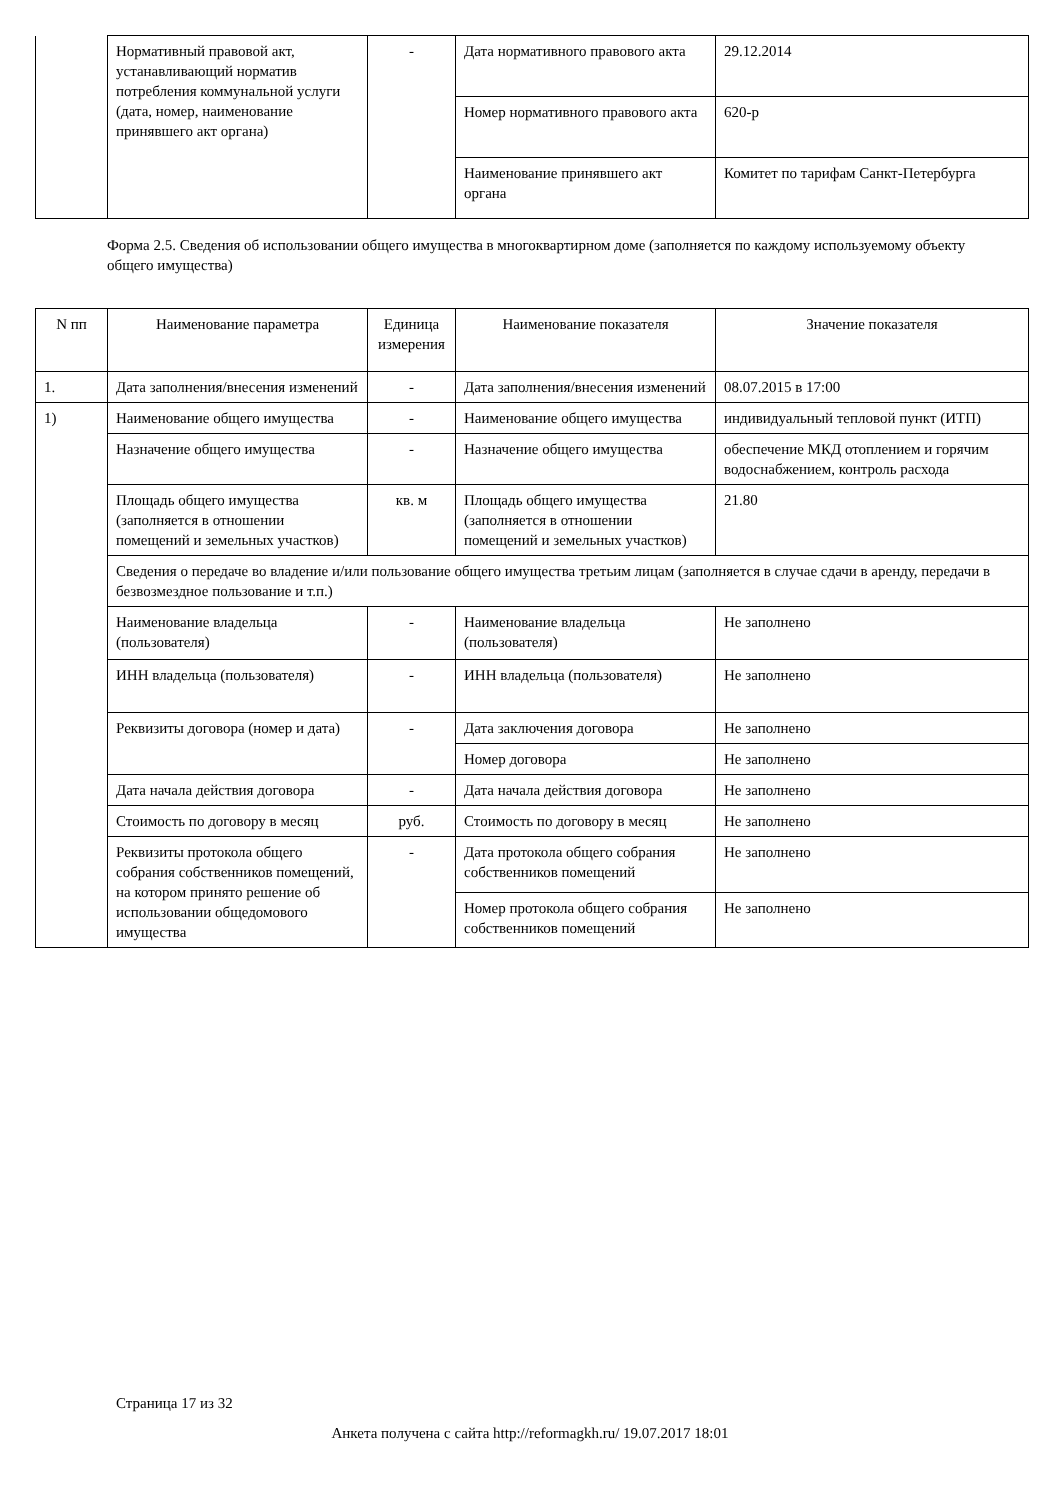| | Нормативный правовой акт, устанавливающий норматив потребления коммунальной услуги (дата, номер, наименование принявшего акт органа) | - | Дата нормативного правового акта | 29.12.2014 |
| | | | Номер нормативного правового акта | 620-р |
| | | | Наименование принявшего акт органа | Комитет по тарифам Санкт-Петербурга |
Форма 2.5. Сведения об использовании общего имущества в многоквартирном доме (заполняется по каждому используемому объекту общего имущества)
| N пп | Наименование параметра | Единица измерения | Наименование показателя | Значение показателя |
| --- | --- | --- | --- | --- |
| 1. | Дата заполнения/внесения изменений | - | Дата заполнения/внесения изменений | 08.07.2015 в 17:00 |
| 1) | Наименование общего имущества | - | Наименование общего имущества | индивидуальный тепловой пункт (ИТП) |
| | Назначение общего имущества | - | Назначение общего имущества | обеспечение МКД отоплением и горячим водоснабжением, контроль расхода |
| | Площадь общего имущества (заполняется в отношении помещений и земельных участков) | кв. м | Площадь общего имущества (заполняется в отношении помещений и земельных участков) | 21.80 |
| | Сведения о передаче во владение и/или пользование общего имущества третьим лицам (заполняется в случае сдачи в аренду, передачи в безвозмездное пользование и т.п.) | | | |
| | Наименование владельца (пользователя) | - | Наименование владельца (пользователя) | Не заполнено |
| | ИНН владельца (пользователя) | - | ИНН владельца (пользователя) | Не заполнено |
| | Реквизиты договора (номер и дата) | - | Дата заключения договора | Не заполнено |
| | | | Номер договора | Не заполнено |
| | Дата начала действия договора | - | Дата начала действия договора | Не заполнено |
| | Стоимость по договору в месяц | руб. | Стоимость по договору в месяц | Не заполнено |
| | Реквизиты протокола общего собрания собственников помещений, на котором принято решение об использовании общедомового имущества | - | Дата протокола общего собрания собственников помещений | Не заполнено |
| | | | Номер протокола общего собрания собственников помещений | Не заполнено |
Страница 17 из 32
Анкета получена с сайта http://reformagkh.ru/ 19.07.2017 18:01